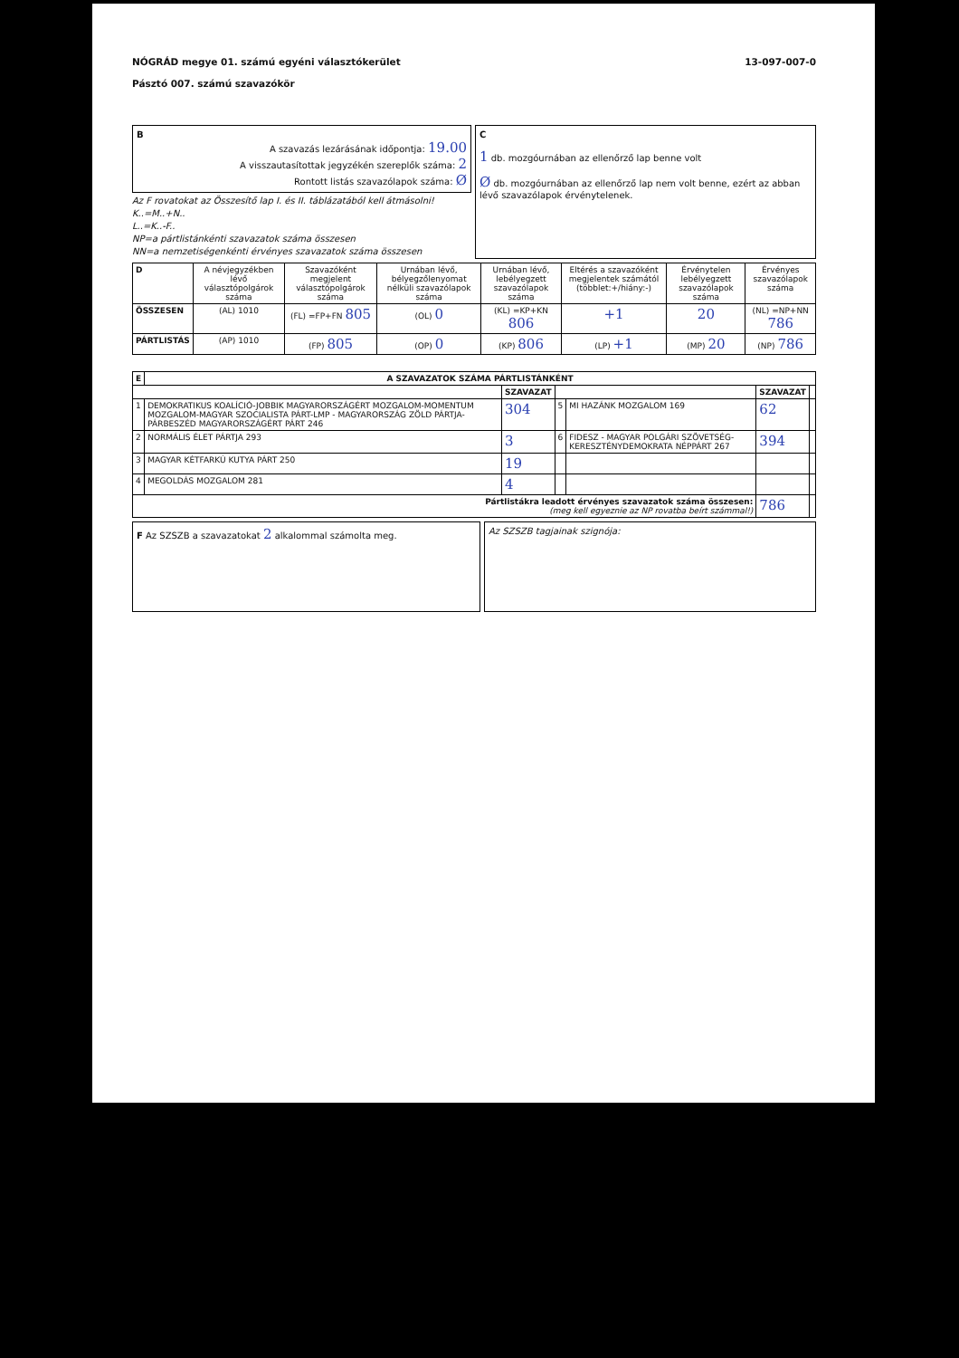NÓGRÁD megye 01. számú egyéni választókerület
Pásztó 007. számú szavazókör
13-097-007-0
B
A szavazás lezárásának időpontja: 19.00
A visszautasítottak jegyzékén szereplők száma: 2
Rontott listás szavazólapok száma: Ø
Az F rovatokat az Összesítő lap I. és II. táblázatából kell átmásolni!
K..=M..+N..
L..=K..-F..
NP=a pártlistánkénti szavazatok száma összesen
NN=a nemzetiségenkénti érvényes szavazatok száma összesen
C
1 db. mozgóurnában az ellenőrző lap benne volt
Ø db. mozgóurnában az ellenőrző lap nem volt benne, ezért az abban lévő szavazólapok érvénytelenek.
| D | A névjegyzékben lévő választópolgárok száma | Szavazóként megjelent választópolgárok száma | Urnában lévő, bélyegzőlenyomat nélküli szavazólapok száma | Urnában lévő, lebélyegzett szavazólapok száma | Eltérés a szavazóként megjelentek számától (többlet:+/hiány:-) | Érvénytelen lebélyegzett szavazólapok száma | Érvényes szavazólapok száma |
| ÖSSZESEN | (AL) 1010 | (FL) =FP+FN 805 | (OL) 0 | (KL) =KP+KN 806 | +1 | 20 | (NL) =NP+NN 786 |
| PÁRTLISTÁS | (AP) 1010 | (FP) 805 | (OP) 0 | (KP) 806 | (LP) +1 | (MP) 20 | (NP) 786 |
| E | A SZAVAZATOK SZÁMA PÁRTLISTÁNKÉNT | | | | | |
| --- | --- | --- | --- | --- | --- | --- |
| | | SZAVAZAT | | | SZAVAZAT | |
| 1 | DEMOKRATIKUS KOALÍCIÓ-JOBBIK MAGYARORSZÁGÉRT MOZGALOM-MOMENTUM MOZGALOM-MAGYAR SZOCIALISTA PÁRT-LMP - MAGYARORSZÁG ZÖLD PÁRTJA-PÁRBESZÉD MAGYARORSZÁGÉRT PÁRT 246 | 304 | 5 | MI HAZÁNK MOZGALOM 169 | 62 | |
| 2 | NORMÁLIS ÉLET PÁRTJA 293 | 3 | 6 | FIDESZ - MAGYAR POLGÁRI SZÖVETSÉG-KERESZTÉNYDEMOKRATA NÉPPÁRT 267 | 394 | |
| 3 | MAGYAR KÉTFARKÚ KUTYA PÁRT 250 | 19 | | | | |
| 4 | MEGOLDÁS MOZGALOM 281 | 4 | | | | |
| Pártlistákra leadott érvényes szavazatok száma összesen: (meg kell egyeznie az NP rovatba beírt számmal!) | | | | | 786 | |
F Az SZSZB a szavazatokat 2 alkalommal számolta meg.
Az SZSZB tagjainak szignója: